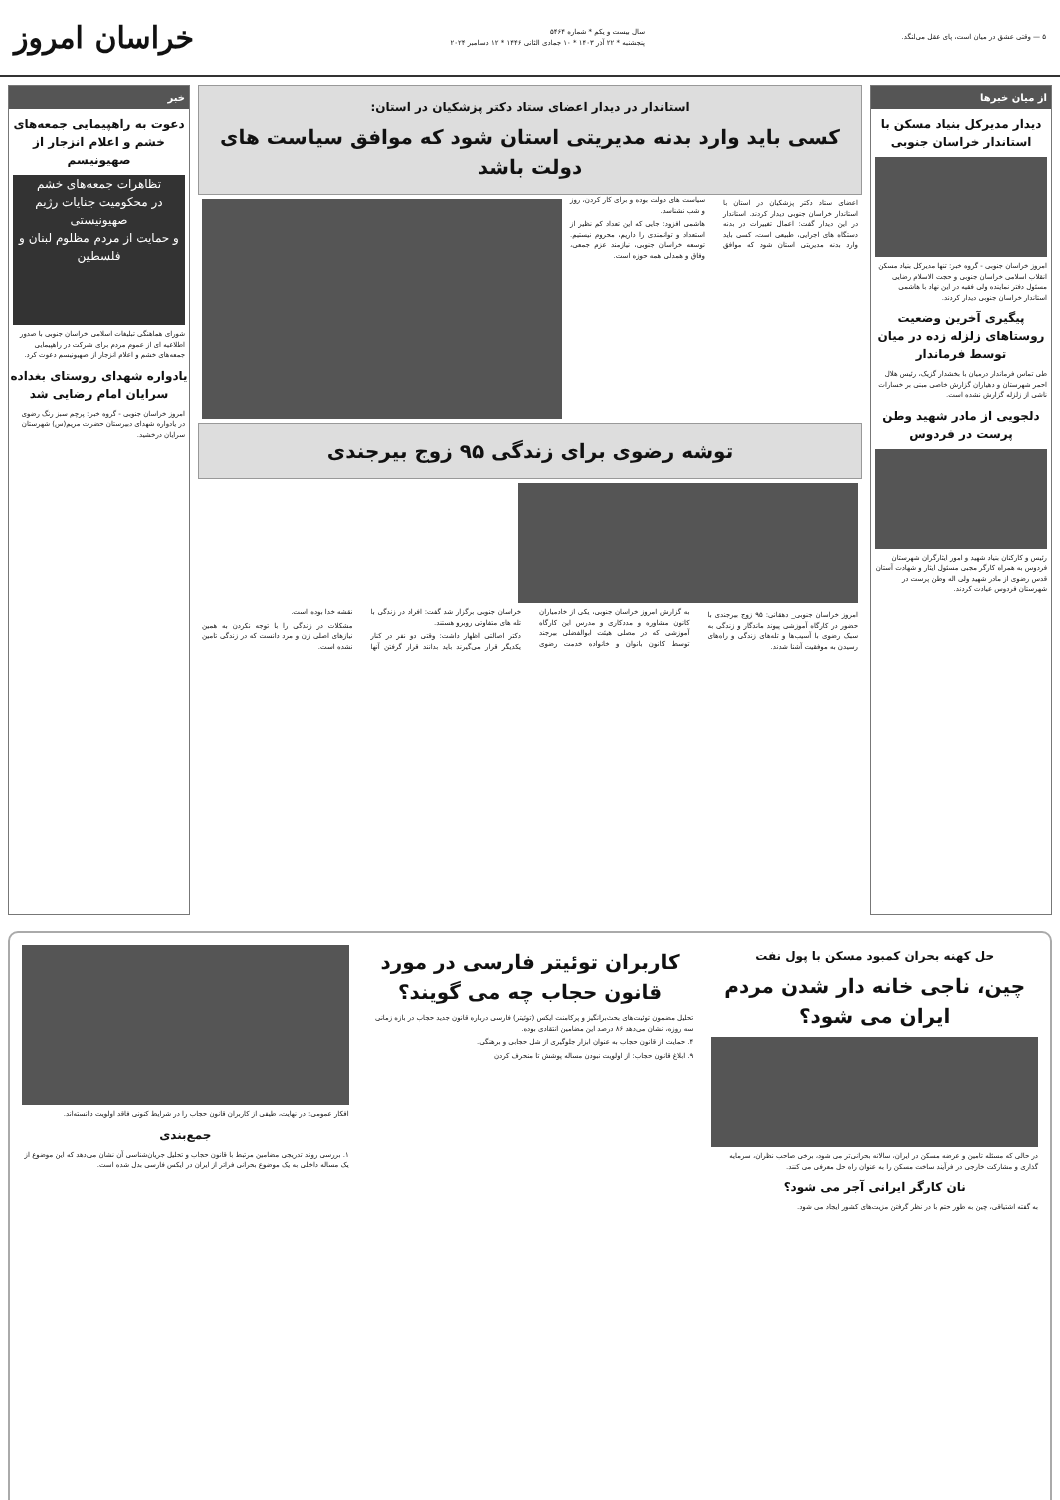۵ — وقتی عشق در میان است، پای عقل می‌لنگد.
سال بیست و یکم * شماره ۵۴۶۴
پنجشنبه * ۲۲ آذر ۱۴۰۳ * ۱۰ جمادی الثانی ۱۴۴۶ * ۱۲ دسامبر ۲۰۲۴
خراسان امروز
از میان خبرها
دیدار مدیرکل بنیاد مسکن با استاندار خراسان جنوبی
امروز خراسان جنوبی - گروه خبر: تنها مدیرکل بنیاد مسکن انقلاب اسلامی خراسان جنوبی و حجت الاسلام رضایی مسئول دفتر نماینده ولی فقیه در این نهاد با هاشمی استاندار خراسان جنوبی دیدار کردند.
پیگیری آخرین وضعیت روستاهای زلزله زده در میان توسط فرماندار
طی تماس فرماندار درمیان با بخشدار گزیک، رئیس هلال احمر شهرستان و دهیاران گزارش خاصی مبنی بر خسارات ناشی از زلزله گزارش نشده است.
دلجویی از مادر شهید وطن پرست در فردوس
رئیس و کارکنان بنیاد شهید و امور ایثارگران شهرستان فردوس به همراه کارگر مجبی مسئول ایثار و شهادت آستان قدس رضوی از مادر شهید ولی اله وطن پرست در شهرستان فردوس عیادت کردند.
استاندار در دیدار اعضای ستاد دکتر پزشکیان در استان:
کسی باید وارد بدنه مدیریتی استان شود که موافق سیاست های دولت باشد
اعضای ستاد دکتر پزشکیان در استان با استاندار خراسان جنوبی دیدار کردند. استاندار در این دیدار گفت: اعمال تغییرات در بدنه دستگاه های اجرایی، طبیعی است، کسی باید وارد بدنه مدیریتی استان شود که موافق سیاست های دولت بوده و برای کار کردن، روز و شب نشناسد.
هاشمی افزود: جایی که این تعداد کم نظیر از استعداد و توانمندی را داریم، محروم نیستیم. توسعه خراسان جنوبی، نیازمند عزم جمعی، وفاق و همدلی همه حوزه است.
توشه رضوی برای زندگی ۹۵ زوج بیرجندی
امروز خراسان جنوبی_ دهقانی: ۹۵ زوج بیرجندی با حضور در کارگاه آموزشی پیوند ماندگار و زندگی به سبک رضوی با آسیب‌ها و تله‌های زندگی و راه‌های رسیدن به موفقیت آشنا شدند.
به گزارش امروز خراسان جنوبی، یکی از خادمیاران کانون مشاوره و مددکاری و مدرس این کارگاه آموزشی که در مصلی هیئت ابوالفضلی بیرجند توسط کانون بانوان و خانواده خدمت رضوی خراسان جنوبی برگزار شد گفت: افراد در زندگی با تله های متفاوتی روبرو هستند.
دکتر اصالتی اظهار داشت: وقتی دو نفر در کنار یکدیگر قرار می‌گیرند باید بدانند قرار گرفتن آنها نقشه خدا بوده است.
مشکلات در زندگی را با توجه نکردن به همین نیازهای اصلی زن و مرد دانست که در زندگی تامین نشده است.
خبر
دعوت به راهپیمایی جمعه‌های خشم و اعلام انزجار از صهیونیسم
تظاهرات جمعه‌های خشم
در محکومیت جنایات رژیم صهیونیستی
و حمایت از مردم مظلوم لبنان و فلسطین
شورای هماهنگی تبلیغات اسلامی خراسان جنوبی با صدور اطلاعیه ای از عموم مردم برای شرکت در راهپیمایی جمعه‌های خشم و اعلام انزجار از صهیونیسم دعوت کرد.
یادواره شهدای روستای بغداده سرایان امام رضایی شد
امروز خراسان جنوبی - گروه خبر: پرچم سبز رنگ رضوی در یادواره شهدای دبیرستان حضرت مریم(س) شهرستان سرایان درخشید.
حل کهنه بحران کمبود مسکن با پول نفت
چین، ناجی خانه دار شدن مردم ایران می شود؟
در حالی که مسئله تامین و عرضه مسکن در ایران، سالانه بحرانی‌تر می شود، برخی صاحب نظران، سرمایه گذاری و مشارکت خارجی در فرآیند ساخت مسکن را به عنوان راه حل معرفی می کنند.
نان کارگر ایرانی آجر می شود؟
به گفته اشتیاقی، چین به طور حتم با در نظر گرفتن مزیت‌های کشور ایجاد می شود.
کاربران توئیتر فارسی در مورد قانون حجاب چه می گویند؟
تحلیل مضمون توئیت‌های بحث‌برانگیز و پرکامنت ایکس (توئیتر) فارسی درباره قانون جدید حجاب در بازه زمانی سه روزه، نشان می‌دهد ۸۶ درصد این مضامین انتقادی بوده.
۴. حمایت از قانون حجاب به عنوان ابزار جلوگیری از شل حجابی و برهنگی.
۹. ابلاغ قانون حجاب: از اولویت نبودن مساله پوشش تا منحرف کردن
افکار عمومی: در نهایت، طیفی از کاربران قانون حجاب را در شرایط کنونی فاقد اولویت دانسته‌اند.
جمع‌بندی
۱. بررسی روند تدریجی مضامین مرتبط با قانون حجاب و تحلیل جریان‌شناسی آن نشان می‌دهد که این موضوع از یک مساله داخلی به یک موضوع بحرانی فراتر از ایران در ایکس فارسی بدل شده است.